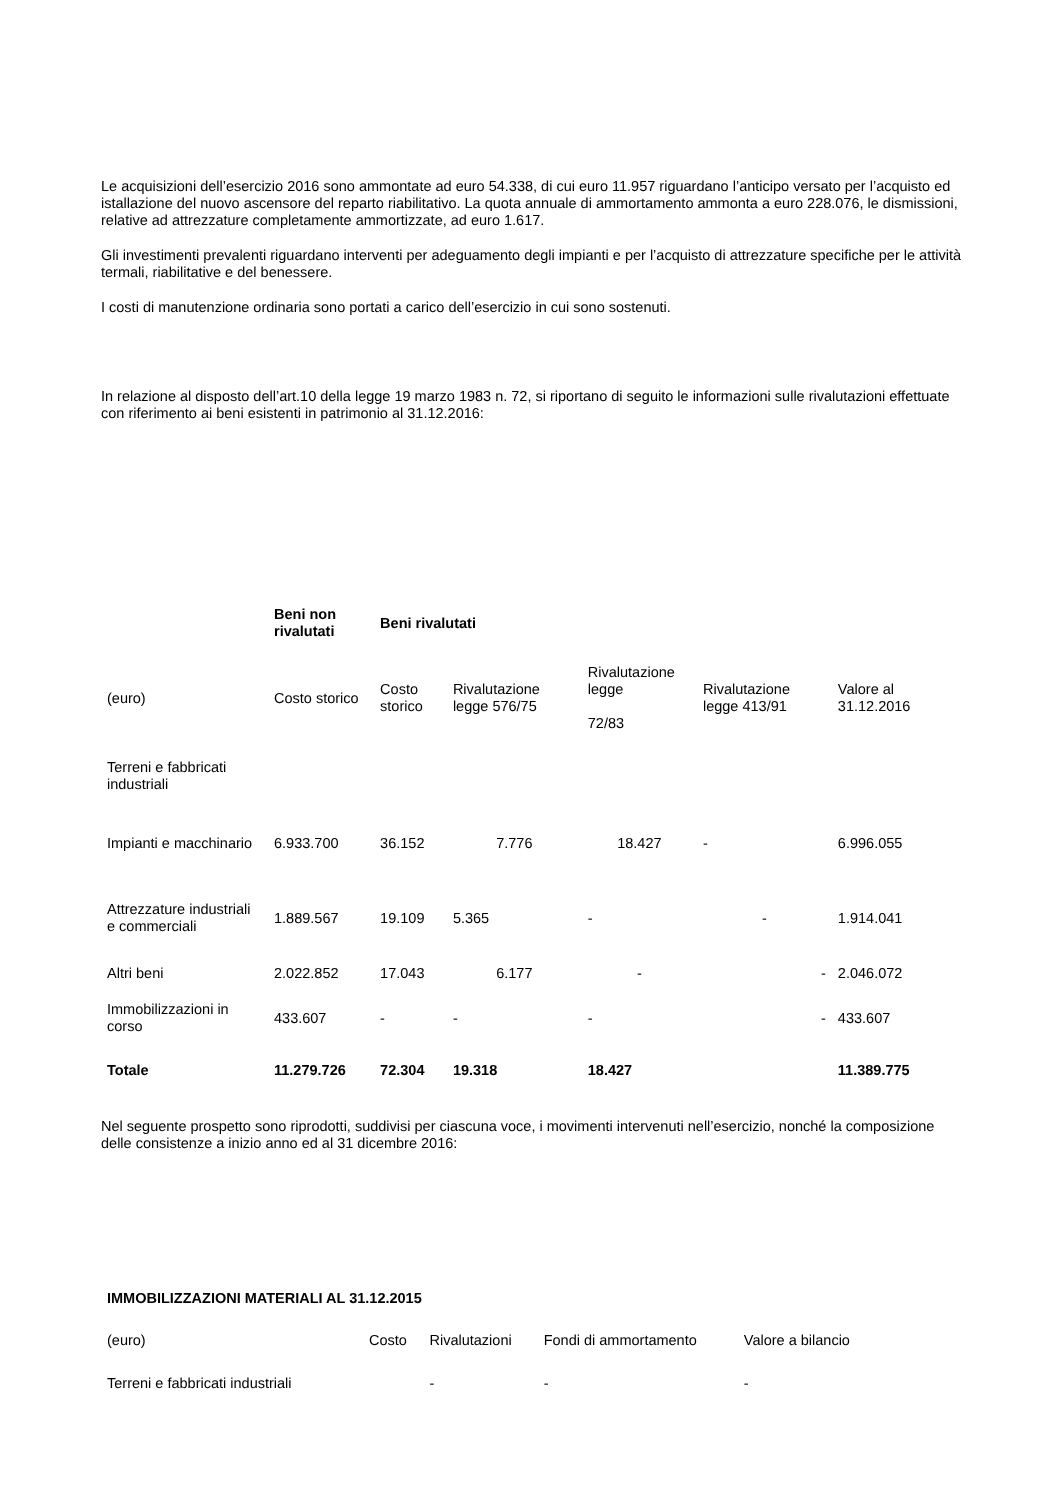Le acquisizioni dell’esercizio 2016 sono ammontate ad euro 54.338, di cui euro 11.957 riguardano l’anticipo versato per l’acquisto ed istallazione del nuovo ascensore del reparto riabilitativo. La quota annuale di ammortamento ammonta a euro 228.076, le dismissioni, relative ad attrezzature completamente ammortizzate, ad euro 1.617.
Gli investimenti prevalenti riguardano interventi per adeguamento degli impianti e per l’acquisto di attrezzature specifiche per le attività termali, riabilitative e del benessere.
I costi di manutenzione ordinaria sono portati a carico dell’esercizio in cui sono sostenuti.
In relazione al disposto dell’art.10 della legge 19 marzo 1983 n. 72, si riportano di seguito le informazioni sulle rivalutazioni effettuate con riferimento ai beni esistenti in patrimonio al 31.12.2016:
| | Beni non rivalutati | Beni rivalutati | | | | |
| (euro) | Costo storico | Costo storico | Rivalutazione legge 576/75 | Rivalutazione legge 72/83 | Rivalutazione legge 413/91 | Valore al 31.12.2016 |
| Terreni e fabbricati industriali | | | | | | |
| Impianti e macchinario | 6.933.700 | 36.152 | 7.776 | 18.427 | - | 6.996.055 |
| Attrezzature industriali e commerciali | 1.889.567 | 19.109 | 5.365 | - | - | 1.914.041 |
| Altri beni | 2.022.852 | 17.043 | 6.177 | - | - | 2.046.072 |
| Immobilizzazioni in corso | 433.607 | - | - | - | - | 433.607 |
| Totale | 11.279.726 | 72.304 | 19.318 | 18.427 | | 11.389.775 |
Nel seguente prospetto sono riprodotti, suddivisi per ciascuna voce, i movimenti intervenuti nell’esercizio, nonché la composizione delle consistenze a inizio anno ed al 31 dicembre 2016:
| IMMOBILIZZAZIONI MATERIALI AL 31.12.2015 | | | | |
| (euro) | Costo | Rivalutazioni | Fondi di ammortamento | Valore a bilancio |
| Terreni e fabbricati industriali | | - | - | - |